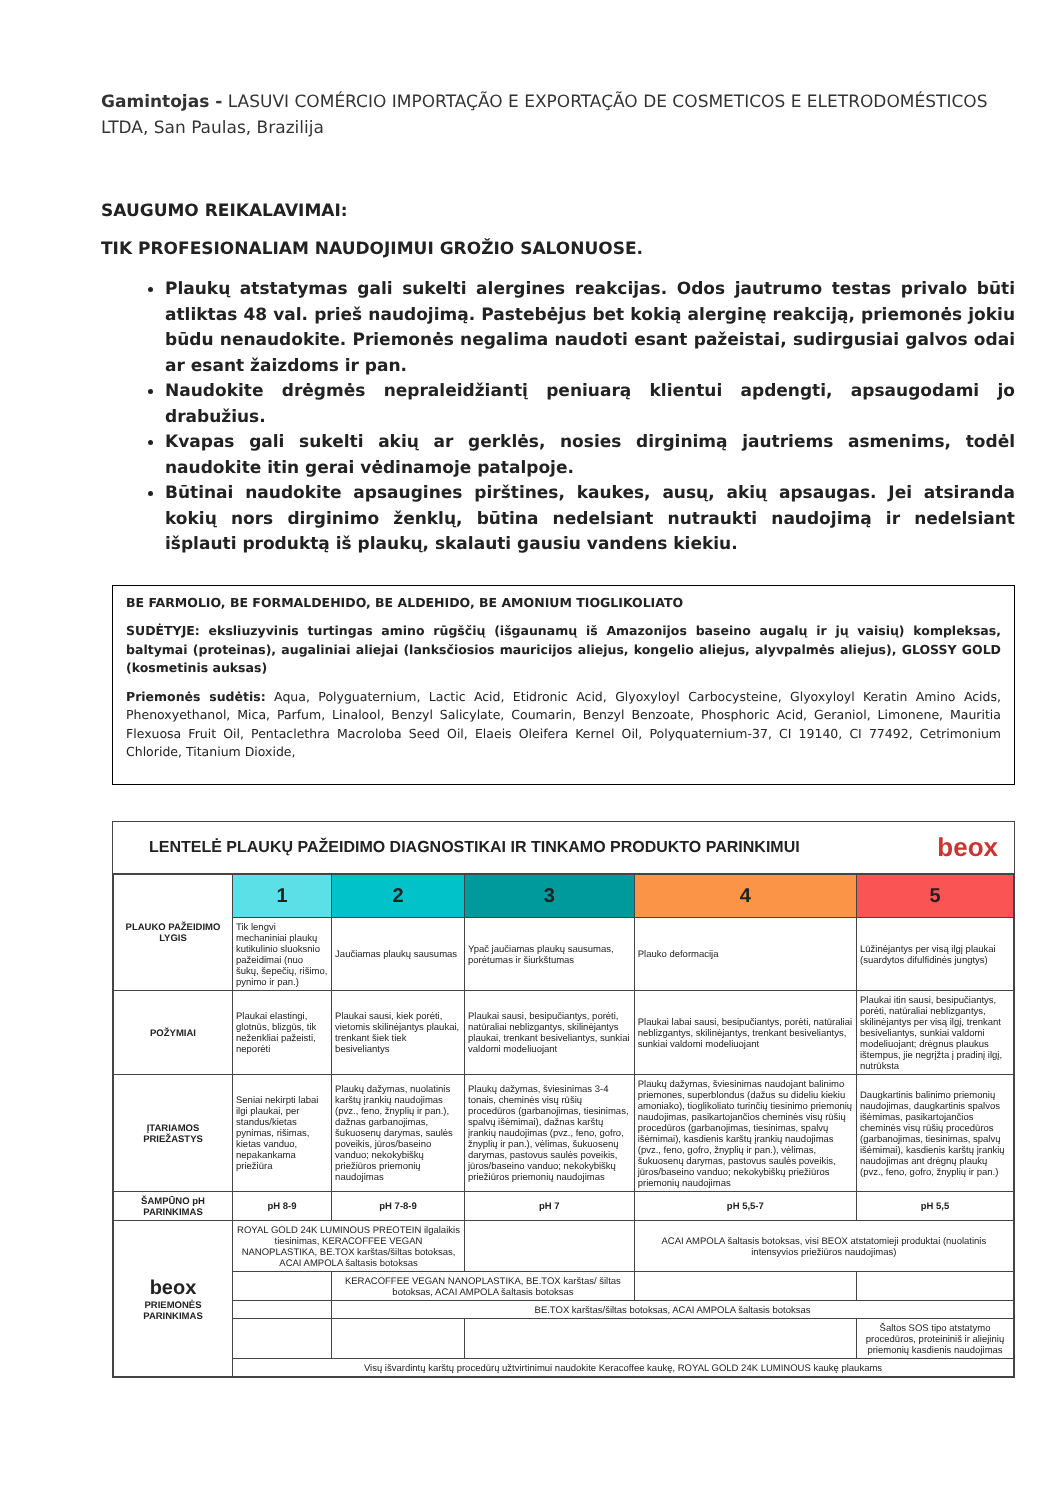Gamintojas - LASUVI COMÉRCIO IMPORTAÇÃO E EXPORTAÇÃO DE COSMETICOS E ELETRODOMÉSTICOS LTDA, San Paulas, Brazilija
SAUGUMO REIKALAVIMAI:
TIK PROFESIONALIAM NAUDOJIMUI GROŽIO SALONUOSE.
Plaukų atstatymas gali sukelti alergines reakcijas. Odos jautrumo testas privalo būti atliktas 48 val. prieš naudojimą. Pastebėjus bet kokią alerginę reakciją, priemonės jokiu būdu nenaudokite. Priemonės negalima naudoti esant pažeistai, sudirgusiai galvos odai ar esant žaizdoms ir pan.
Naudokite drėgmės nepraleidžiantį peniuarą klientui apdengti, apsaugodami jo drabužius.
Kvapas gali sukelti akių ar gerklės, nosies dirginimą jautriems asmenims, todėl naudokite itin gerai vėdinamoje patalpoje.
Būtinai naudokite apsaugines pirštines, kaukes, ausų, akių apsaugas. Jei atsiranda kokių nors dirginimo ženklų, būtina nedelsiant nutraukti naudojimą ir nedelsiant išplauti produktą iš plaukų, skalauti gausiu vandens kiekiu.
BE FARMOLIO, BE FORMALDEHIDO, BE ALDEHIDO, BE AMONIUM TIOGLIKOLIATO
SUDĖTYJE: eksliuzyvinis turtingas amino rūgščių (išgaunamų iš Amazonijos baseino augalų ir jų vaisių) kompleksas, baltymai (proteinas), augaliniai aliejai (lanksčiosios mauricijos aliejus, kongelio aliejus, alyvpalmės aliejus), GLOSSY GOLD (kosmetinis auksas)
Priemonės sudėtis: Aqua, Polyguaternium, Lactic Acid, Etidronic Acid, Glyoxyloyl Carbocysteine, Glyoxyloyl Keratin Amino Acids, Phenoxyethanol, Mica, Parfum, Linalool, Benzyl Salicylate, Coumarin, Benzyl Benzoate, Phosphoric Acid, Geraniol, Limonene, Mauritia Flexuosa Fruit Oil, Pentaclethra Macroloba Seed Oil, Elaeis Oleifera Kernel Oil, Polyquaternium-37, CI 19140, CI 77492, Cetrimonium Chloride, Titanium Dioxide,
LENTELĖ PLAUKŲ PAŽEIDIMO DIAGNOSTIKAI IR TINKAMO PRODUKTO PARINKIMUI beox
| PLAUKO PAŽEIDIMO LYGIS | 1 | 2 | 3 | 4 | 5 |
| | Tik lengvi mechaniniai plaukų kutikulinio sluoksnio pažeidimai (nuo šukų, šepečių, rišimo, pynimo ir pan.) | Jaučiamas plaukų sausumas | Ypač jaučiamas plaukų sausumas, porėtumas ir šiurkštumas | Plauko deformacija | Lūžinėjantys per visą ilgį plaukai (suardytos difulfidinės jungtys) |
| POŽYMIAI | Plaukai elastingi, glotnūs, blizgūs, tik neženkliai pažeisti, neporėti | Plaukai sausi, kiek porėti, vietomis skilinėjantys plaukai, trenkant šiek tiek besiveliantys | Plaukai sausi, besipučiantys, porėti, natūraliai neblizgantys, skilinėjantys plaukai, trenkant besiveliantys, sunkiai valdomi modeliuojant | Plaukai labai sausi, besipučiantys, porėti, natūraliai neblizgantys, skilinėjantys, trenkant besiveliantys, sunkiai valdomi modeliuojant | Plaukai itin sausi, besipučiantys, porėti, natūraliai neblizgantys, skilinėjantys per visą ilgį, trenkant besiveliantys, sunkiai valdomi modeliuojant; drėgnus plaukus ištempus, jie negrįžta į pradinį ilgį, nutrūksta |
| ĮTARIAMOS PRIEŽASTYS | Seniai nekirpti labai ilgi plaukai, per standus/kietas pynimas, rišimas, kietas vanduo, nepakankama priežiūra | Plaukų dažymas, nuolatinis karštų įrankių naudojimas (pvz., feno, žnyplių ir pan.), dažnas garbanojimas, šukuosenų darymas, saulės poveikis, jūros/baseino vanduo; nekokybiškų priežiūros priemonių naudojimas | Plaukų dažymas, šviesinimas 3-4 tonais, cheminės visų rūšių procedūros (garbanojimas, tiesinimas, spalvų išėmimai), dažnas karštų įrankių naudojimas (pvz., feno, gofro, žnyplių ir pan.), vėlimas, šukuosenų darymas, pastovus saulės poveikis, jūros/baseino vanduo; nekokybiškų priežiūros priemonių naudojimas | Plaukų dažymas, šviesinimas naudojant balinimo priemones, superblondus (dažus su dideliu kiekiu amoniako), tioglikoliato turinčių tiesinimo priemonių naudojimas, pasikartojančios cheminės visų rūšių procedūros (garbanojimas, tiesinimas, spalvų išėmimai), kasdienis karštų įrankių naudojimas (pvz., feno, gofro, žnyplių ir pan.), vėlimas, šukuosenų darymas, pastovus saulės poveikis, jūros/baseino vanduo; nekokybiškų priežiūros priemonių naudojimas | Daugkartinis balinimo priemonių naudojimas, daugkartinis spalvos išėmimas, pasikartojančios cheminės visų rūšių procedūros (garbanojimas, tiesinimas, spalvų išėmimai), kasdienis karštų įrankių naudojimas ant drėgnų plaukų (pvz., feno, gofro, žnyplių ir pan.) |
| ŠAMPŪNO pH PARINKIMAS | pH 8-9 | pH 7-8-9 | pH 7 | pH 5,5-7 | pH 5,5 |
| beox PRIEMONĖS PARINKIMAS | ROYAL GOLD 24K LUMINOUS PREOTEIN ilgalaikis tiesinimas, KERACOFFEE VEGAN NANOPLASTIKA, BE.TOX karštas/šiltas botoksas, ACAI AMPOLA šaltasis botoksas | | | ACAI AMPOLA šaltasis botoksas, visi BEOX atstatomieji produktai (nuolatinis intensyvios priežiūros naudojimas) | |
| | | KERACOFFEE VEGAN NANOPLASTIKA, BE.TOX karštas/ šiltas botoksas, ACAI AMPOLA šaltasis botoksas | | | |
| | | BE.TOX karštas/šiltas botoksas, ACAI AMPOLA šaltasis botoksas | | | |
| | | | | | Šaltos SOS tipo atstatymo procedūros, proteininiš ir aliejinių priemonių kasdienis naudojimas |
| | Visų išvardintų karštų procedūrų užtvirtinimui naudokite Keracoffee kaukę, ROYAL GOLD 24K LUMINOUS kaukę plaukams | | | | |